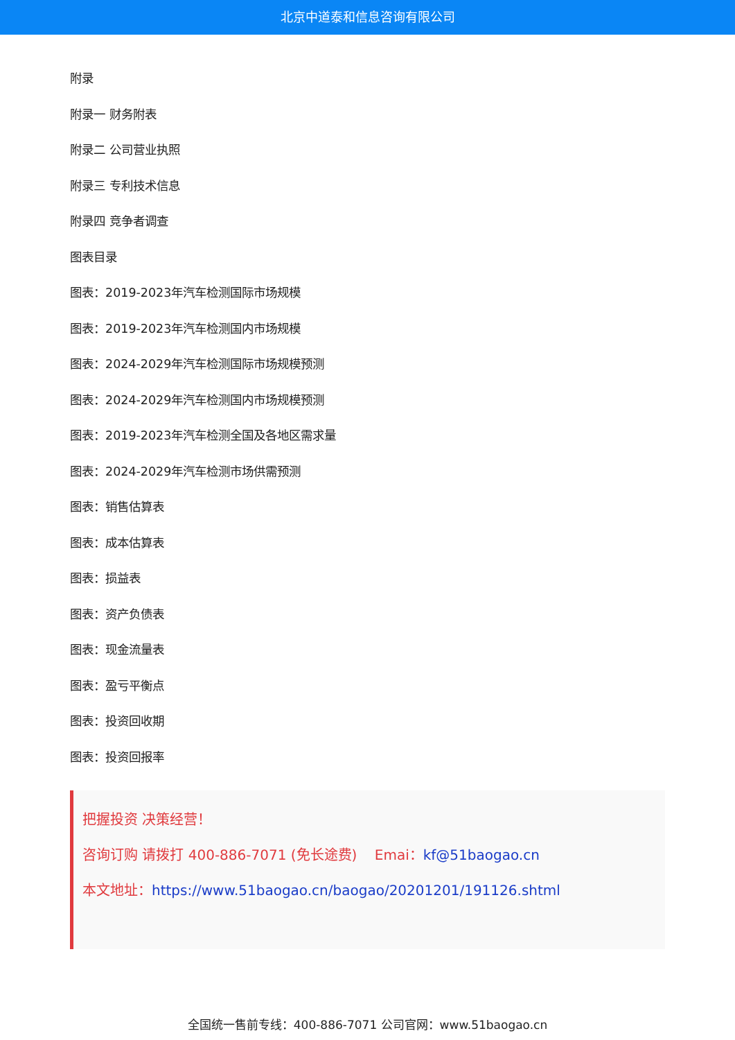北京中道泰和信息咨询有限公司
附录
附录一 财务附表
附录二 公司营业执照
附录三 专利技术信息
附录四 竞争者调查
图表目录
图表：2019-2023年汽车检测国际市场规模
图表：2019-2023年汽车检测国内市场规模
图表：2024-2029年汽车检测国际市场规模预测
图表：2024-2029年汽车检测国内市场规模预测
图表：2019-2023年汽车检测全国及各地区需求量
图表：2024-2029年汽车检测市场供需预测
图表：销售估算表
图表：成本估算表
图表：损益表
图表：资产负债表
图表：现金流量表
图表：盈亏平衡点
图表：投资回收期
图表：投资回报率
把握投资 决策经营！
咨询订购 请拨打 400-886-7071 (免长途费) Emai：kf@51baogao.cn
本文地址：https://www.51baogao.cn/baogao/20201201/191126.shtml
全国统一售前专线：400-886-7071 公司官网：www.51baogao.cn